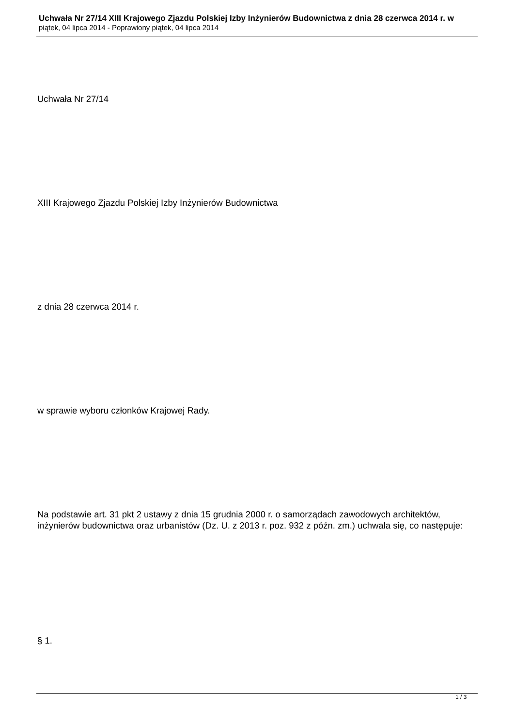Uchwała Nr 27/14 XIII Krajowego Zjazdu Polskiej Izby Inżynierów Budownictwa z dnia 28 czerwca 2014 r. w
piątek, 04 lipca 2014 - Poprawiony piątek, 04 lipca 2014
Uchwała Nr 27/14
XIII Krajowego Zjazdu Polskiej Izby Inżynierów Budownictwa
z dnia 28 czerwca 2014 r.
w sprawie wyboru członków Krajowej Rady.
Na podstawie art. 31 pkt 2 ustawy z dnia 15 grudnia 2000 r. o samorządach zawodowych architektów, inżynierów budownictwa oraz urbanistów (Dz. U. z 2013 r. poz. 932 z późn. zm.) uchwala się, co następuje:
§ 1.
1 / 3